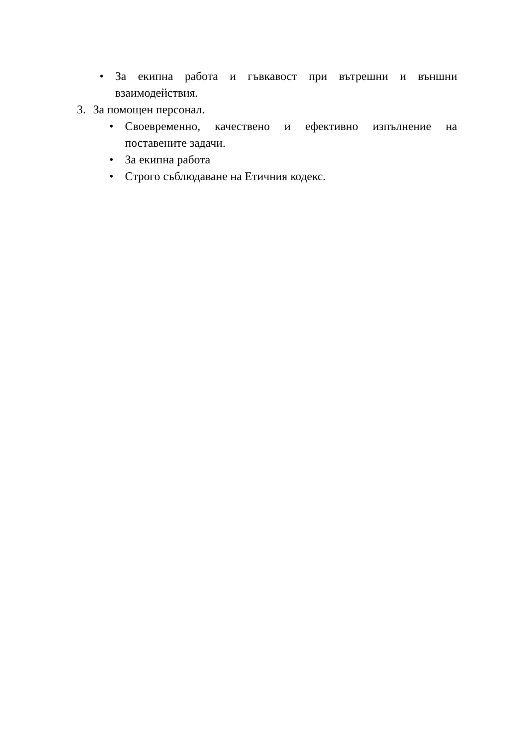• За екипна работа и гъвкавост при вътрешни и външни взаимодействия.
3. За помощен персонал.
• Своевременно, качествено и ефективно изпълнение на поставените задачи.
• За екипна работа
• Строго съблюдаване на Етичния кодекс.